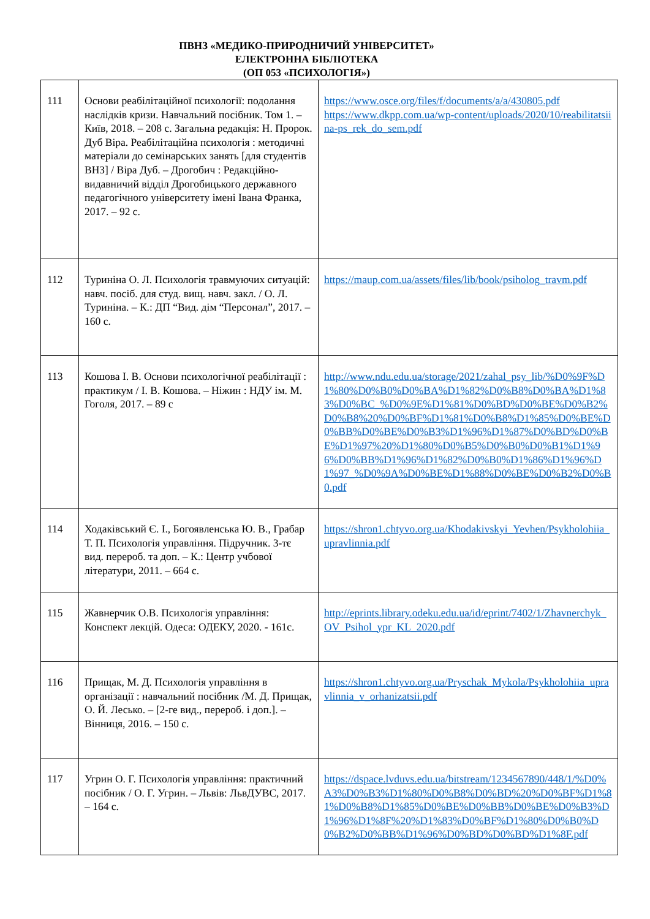ПВНЗ «МЕДИКО-ПРИРОДНИЧИЙ УНІВЕРСИТЕТ»
ЕЛЕКТРОННА БІБЛІОТЕКА
(ОП 053 «ПСИХОЛОГІЯ»)
| 111 | Основи реабілітаційної психології: подолання наслідків кризи. Навчальний посібник. Том 1. – Київ, 2018. – 208 с. Загальна редакція: Н. Пророк. Дуб Віра. Реабілітаційна психологія : методичні матеріали до семінарських занять [для студентів ВНЗ] / Віра Дуб. – Дрогобич : Редакційно-видавничий відділ Дрогобицького державного педагогічного університету імені Івана Франка, 2017. – 92 с. | https://www.osce.org/files/f/documents/a/a/430805.pdf https://www.dkpp.com.ua/wp-content/uploads/2020/10/reabilitatsiina-ps_rek_do_sem.pdf |
| 112 | Туриніна О. Л. Психологія травмуючих ситуацій: навч. посіб. для студ. вищ. навч. закл. / О. Л. Туриніна. – К.: ДП “Вид. дім “Персонал”, 2017. – 160 с. | https://maup.com.ua/assets/files/lib/book/psiholog_travm.pdf |
| 113 | Кошова І. В. Основи психологічної реабілітації : практикум / І. В. Кошова. – Ніжин : НДУ ім. М. Гоголя, 2017. – 89 с | http://www.ndu.edu.ua/storage/2021/zahal_psy_lib/%D0%9F%D1%80%D0%B0%D0%BA%D1%82%D0%B8%D0%BA%D1%83%D0%BC_%D0%9E%D1%81%D0%BD%D0%BE%D0%B2%D0%B8%20%D0%BF%D1%81%D0%B8%D1%85%D0%BE%D0%BB%D0%BE%D0%B3%D1%96%D1%87%D0%BD%D0%BE%D1%97%20%D1%80%D0%B5%D0%B0%D0%B1%D1%96%D0%BB%D1%96%D1%82%D0%B0%D1%86%D1%96%D1%97_%D0%9A%D0%BE%D1%88%D0%BE%D0%B2%D0%B0.pdf |
| 114 | Ходаківський Є. І., Богоявленська Ю. В., Грабар Т. П. Психологія управління. Підручник. 3-тє вид. перероб. та доп. – К.: Центр учбової літератури, 2011. – 664 с. | https://shron1.chtyvo.org.ua/Khodakivskyi_Yevhen/Psykholohiia_upravlinnia.pdf |
| 115 | Жавнерчик О.В. Психологія управління: Конспект лекцій. Одеса: ОДЕКУ, 2020. - 161с. | http://eprints.library.odeku.edu.ua/id/eprint/7402/1/Zhavnerchyk_OV_Psihol_ypr_KL_2020.pdf |
| 116 | Прищак, М. Д. Психологія управління в організації : навчальний посібник /М. Д. Прищак, О. Й. Лесько. – [2-ге вид., перероб. і доп.]. – Вінниця, 2016. – 150 с. | https://shron1.chtyvo.org.ua/Pryschak_Mykola/Psykholohiia_upravlinnia_v_orhanizatsii.pdf |
| 117 | Угрин О. Г. Психологія управління: практичний посібник / О. Г. Угрин. – Львів: ЛьвДУВС, 2017. – 164 с. | https://dspace.lvduvs.edu.ua/bitstream/1234567890/448/1/%D0%A3%D0%B3%D1%80%D0%B8%D0%BD%20%D0%BF%D1%81%D0%B8%D1%85%D0%BE%D0%BB%D0%BE%D0%B3%D1%96%D1%8F%20%D1%83%D0%BF%D1%80%D0%B0%D0%B2%D0%BB%D1%96%D0%BD%D0%BD%D1%8F.pdf |